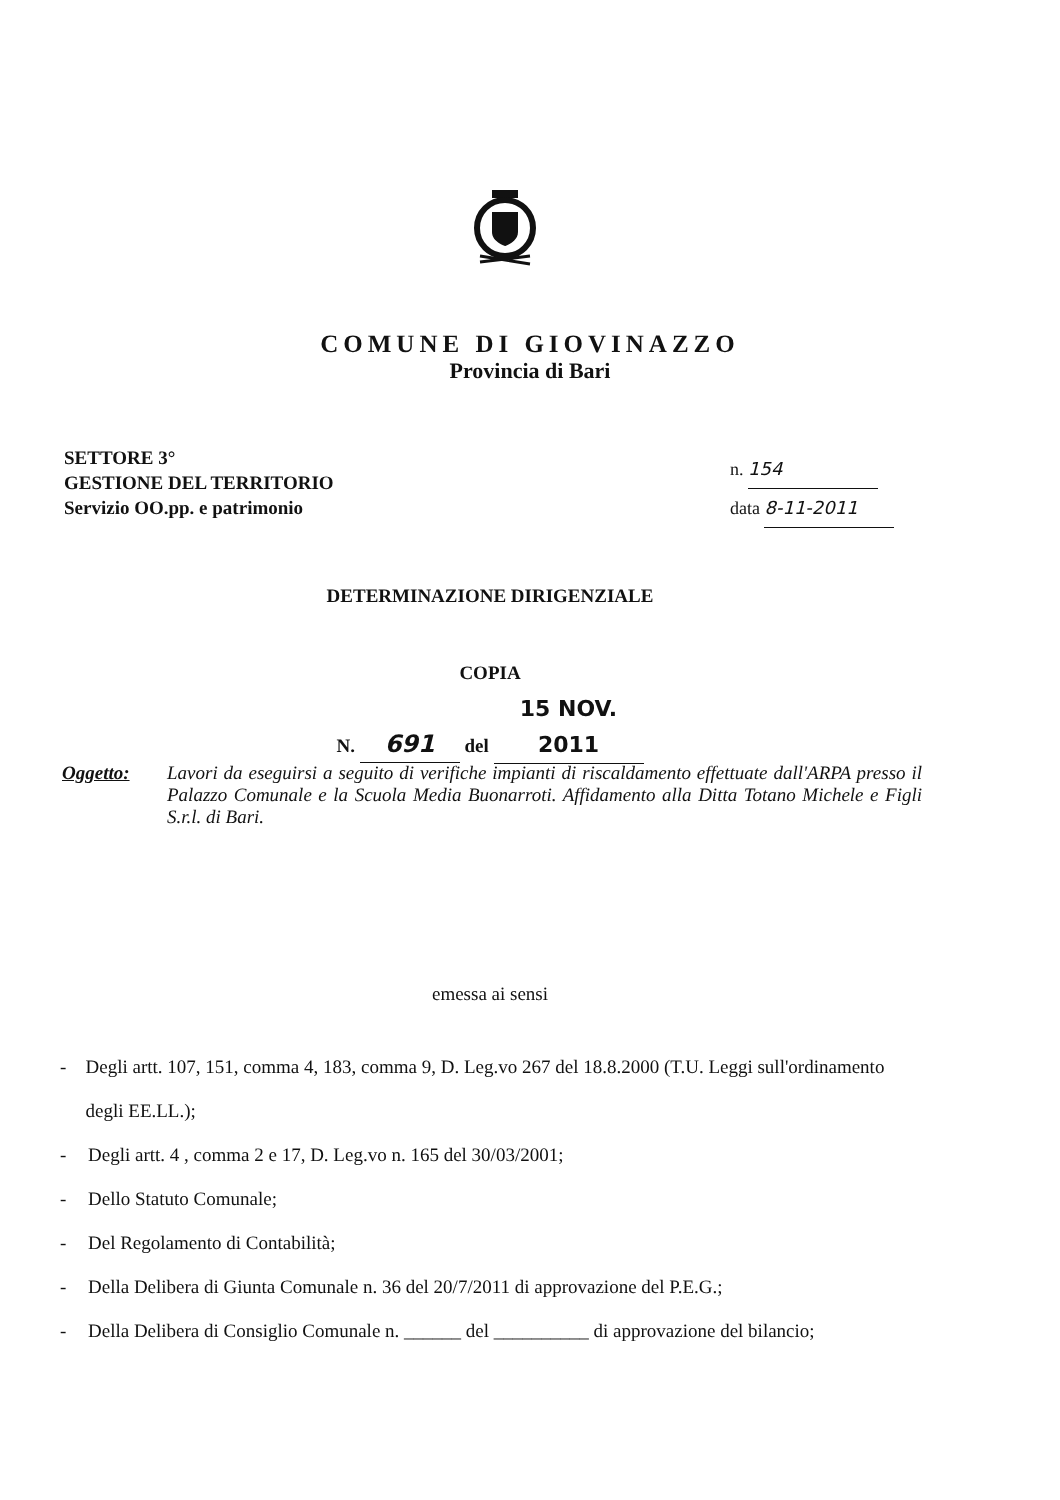COMUNE DI GIOVINAZZO
Provincia di Bari
SETTORE 3°
GESTIONE DEL TERRITORIO
Servizio OO.pp. e patrimonio
n. 154
data 8-11-2011
DETERMINAZIONE DIRIGENZIALE
COPIA
N. 691 del 15 NOV. 2011
Oggetto:
Lavori da eseguirsi a seguito di verifiche impianti di riscaldamento effettuate dall'ARPA presso il Palazzo Comunale e la Scuola Media Buonarroti. Affidamento alla Ditta Totano Michele e Figli S.r.l. di Bari.
emessa ai sensi
- Degli artt. 107, 151, comma 4, 183, comma 9, D. Leg.vo 267 del 18.8.2000 (T.U. Leggi sull'ordinamento degli EE.LL.);
- Degli artt. 4 , comma 2 e 17, D. Leg.vo n. 165 del 30/03/2001;
- Dello Statuto Comunale;
- Del Regolamento di Contabilità;
- Della Delibera di Giunta Comunale n. 36 del 20/7/2011 di approvazione del P.E.G.;
- Della Delibera di Consiglio Comunale n. ______ del __________ di approvazione del bilancio;